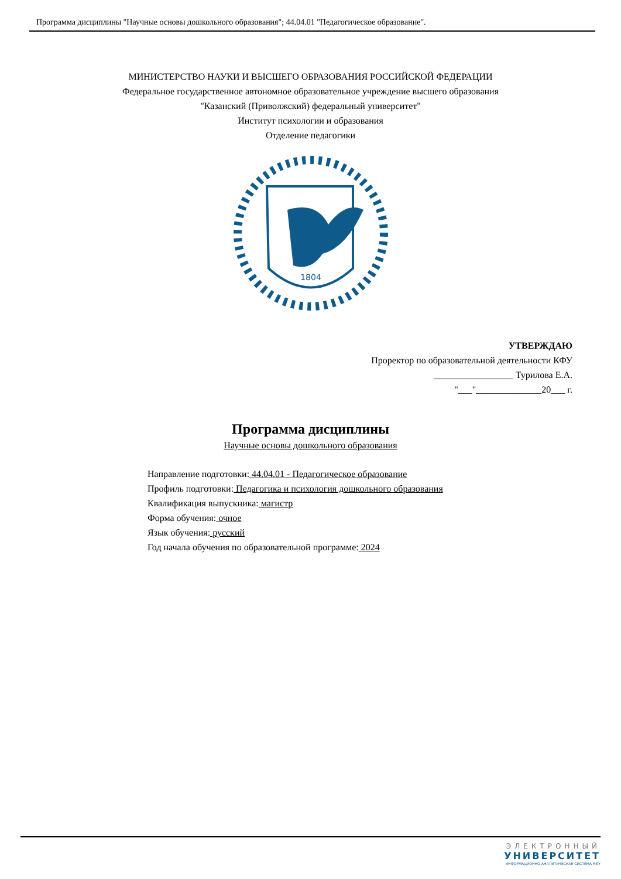Программа дисциплины "Научные основы дошкольного образования"; 44.04.01 "Педагогическое образование".
МИНИСТЕРСТВО НАУКИ И ВЫСШЕГО ОБРАЗОВАНИЯ РОССИЙСКОЙ ФЕДЕРАЦИИ
Федеральное государственное автономное образовательное учреждение высшего образования
"Казанский (Приволжский) федеральный университет"
Институт психологии и образования
Отделение педагогики
1804
УТВЕРЖДАЮ
Проректор по образовательной деятельности КФУ
_________________ Турилова Е.А.
"___"______________20___ г.
Программа дисциплины
Научные основы дошкольного образования
Направление подготовки: 44.04.01 - Педагогическое образование
Профиль подготовки: Педагогика и психология дошкольного образования
Квалификация выпускника: магистр
Форма обучения: очное
Язык обучения: русский
Год начала обучения по образовательной программе: 2024
ЭЛЕКТРОННЫЙ
УНИВЕРСИТЕТ
ИНФОРМАЦИОННО-АНАЛИТИЧЕСКАЯ СИСТЕМА КФУ